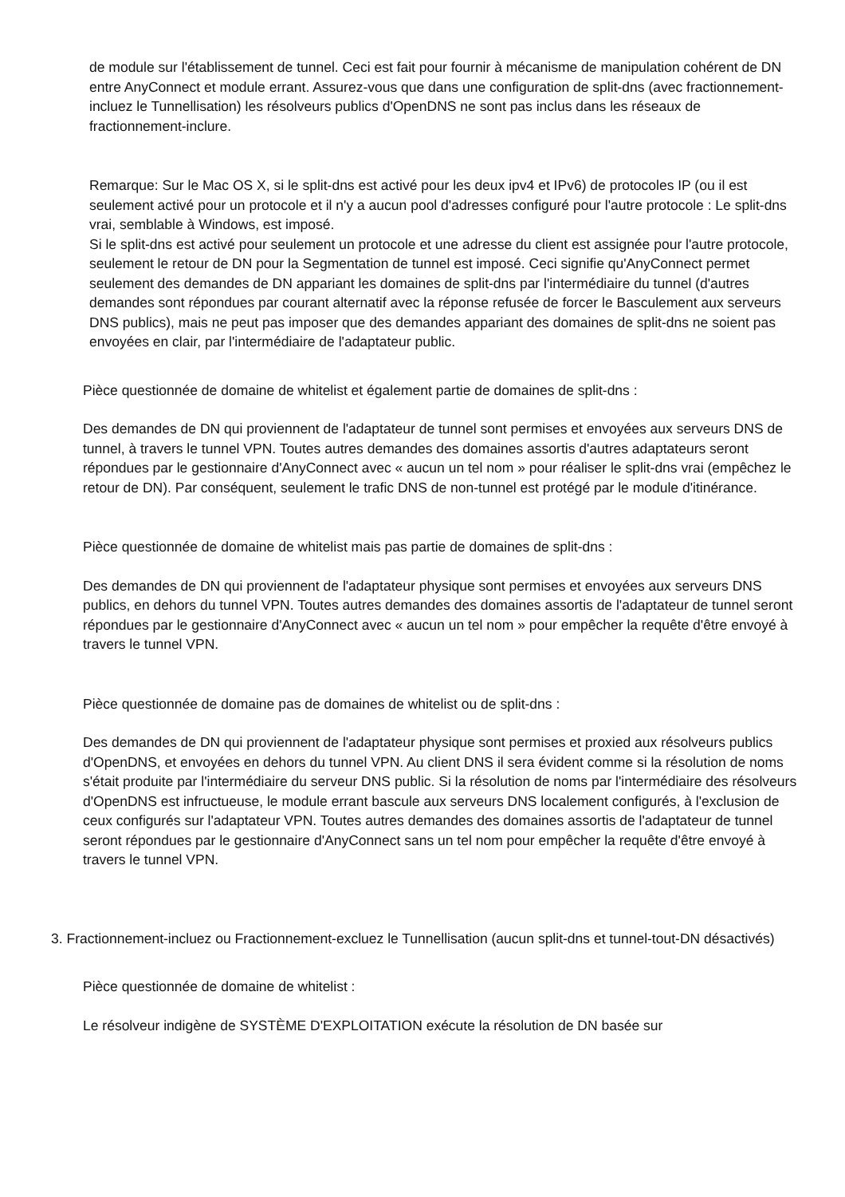de module sur l'établissement de tunnel. Ceci est fait pour fournir à mécanisme de manipulation cohérent de DN entre AnyConnect et module errant. Assurez-vous que dans une configuration de split-dns (avec fractionnement-incluez le Tunnellisation) les résolveurs publics d'OpenDNS ne sont pas inclus dans les réseaux de fractionnement-inclure.
Remarque: Sur le Mac OS X, si le split-dns est activé pour les deux ipv4 et IPv6) de protocoles IP (ou il est seulement activé pour un protocole et il n'y a aucun pool d'adresses configuré pour l'autre protocole : Le split-dns vrai, semblable à Windows, est imposé.
Si le split-dns est activé pour seulement un protocole et une adresse du client est assignée pour l'autre protocole, seulement le retour de DN pour la Segmentation de tunnel est imposé. Ceci signifie qu'AnyConnect permet seulement des demandes de DN appariant les domaines de split-dns par l'intermédiaire du tunnel (d'autres demandes sont répondues par courant alternatif avec la réponse refusée de forcer le Basculement aux serveurs DNS publics), mais ne peut pas imposer que des demandes appariant des domaines de split-dns ne soient pas envoyées en clair, par l'intermédiaire de l'adaptateur public.
Pièce questionnée de domaine de whitelist et également partie de domaines de split-dns :
Des demandes de DN qui proviennent de l'adaptateur de tunnel sont permises et envoyées aux serveurs DNS de tunnel, à travers le tunnel VPN. Toutes autres demandes des domaines assortis d'autres adaptateurs seront répondues par le gestionnaire d'AnyConnect avec « aucun un tel nom » pour réaliser le split-dns vrai (empêchez le retour de DN). Par conséquent, seulement le trafic DNS de non-tunnel est protégé par le module d'itinérance.
Pièce questionnée de domaine de whitelist mais pas partie de domaines de split-dns :
Des demandes de DN qui proviennent de l'adaptateur physique sont permises et envoyées aux serveurs DNS publics, en dehors du tunnel VPN. Toutes autres demandes des domaines assortis de l'adaptateur de tunnel seront répondues par le gestionnaire d'AnyConnect avec « aucun un tel nom » pour empêcher la requête d'être envoyé à travers le tunnel VPN.
Pièce questionnée de domaine pas de domaines de whitelist ou de split-dns :
Des demandes de DN qui proviennent de l'adaptateur physique sont permises et proxied aux résolveurs publics d'OpenDNS, et envoyées en dehors du tunnel VPN. Au client DNS il sera évident comme si la résolution de noms s'était produite par l'intermédiaire du serveur DNS public. Si la résolution de noms par l'intermédiaire des résolveurs d'OpenDNS est infructueuse, le module errant bascule aux serveurs DNS localement configurés, à l'exclusion de ceux configurés sur l'adaptateur VPN. Toutes autres demandes des domaines assortis de l'adaptateur de tunnel seront répondues par le gestionnaire d'AnyConnect sans un tel nom pour empêcher la requête d'être envoyé à travers le tunnel VPN.
3. Fractionnement-incluez ou Fractionnement-excluez le Tunnellisation (aucun split-dns et tunnel-tout-DN désactivés)
Pièce questionnée de domaine de whitelist :
Le résolveur indigène de SYSTÈME D'EXPLOITATION exécute la résolution de DN basée sur